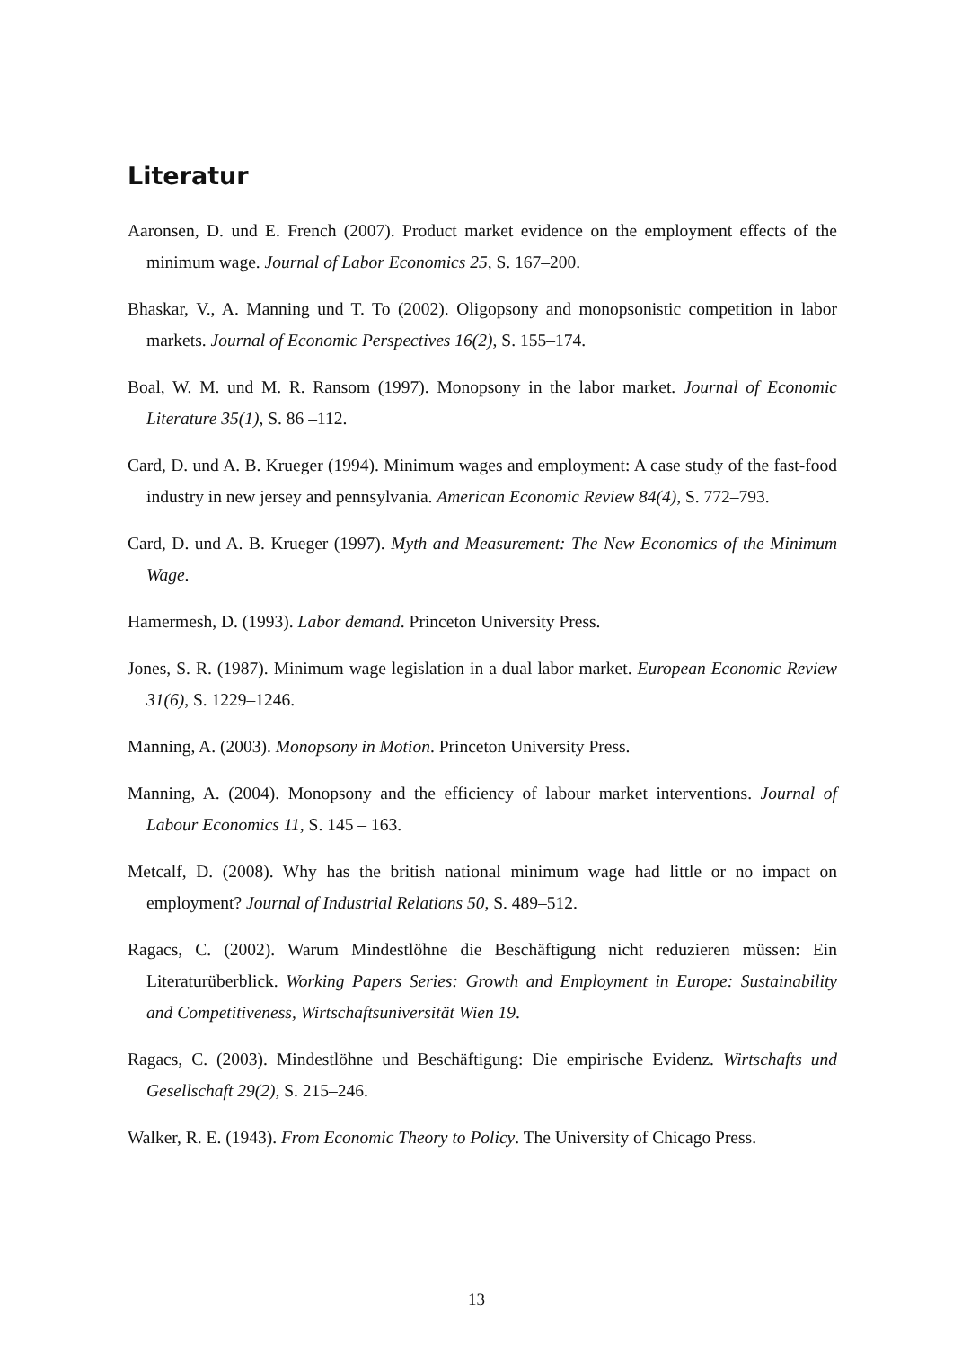Literatur
Aaronsen, D. und E. French (2007). Product market evidence on the employment effects of the minimum wage. Journal of Labor Economics 25, S. 167–200.
Bhaskar, V., A. Manning und T. To (2002). Oligopsony and monopsonistic competition in labor markets. Journal of Economic Perspectives 16(2), S. 155–174.
Boal, W. M. und M. R. Ransom (1997). Monopsony in the labor market. Journal of Economic Literature 35(1), S. 86 –112.
Card, D. und A. B. Krueger (1994). Minimum wages and employment: A case study of the fast-food industry in new jersey and pennsylvania. American Economic Review 84(4), S. 772–793.
Card, D. und A. B. Krueger (1997). Myth and Measurement: The New Economics of the Minimum Wage.
Hamermesh, D. (1993). Labor demand. Princeton University Press.
Jones, S. R. (1987). Minimum wage legislation in a dual labor market. European Economic Review 31(6), S. 1229–1246.
Manning, A. (2003). Monopsony in Motion. Princeton University Press.
Manning, A. (2004). Monopsony and the efficiency of labour market interventions. Journal of Labour Economics 11, S. 145 – 163.
Metcalf, D. (2008). Why has the british national minimum wage had little or no impact on employment? Journal of Industrial Relations 50, S. 489–512.
Ragacs, C. (2002). Warum Mindestlöhne die Beschäftigung nicht reduzieren müssen: Ein Literaturüberblick. Working Papers Series: Growth and Employment in Europe: Sustainability and Competitiveness, Wirtschaftsuniversität Wien 19.
Ragacs, C. (2003). Mindestlöhne und Beschäftigung: Die empirische Evidenz. Wirtschafts und Gesellschaft 29(2), S. 215–246.
Walker, R. E. (1943). From Economic Theory to Policy. The University of Chicago Press.
13